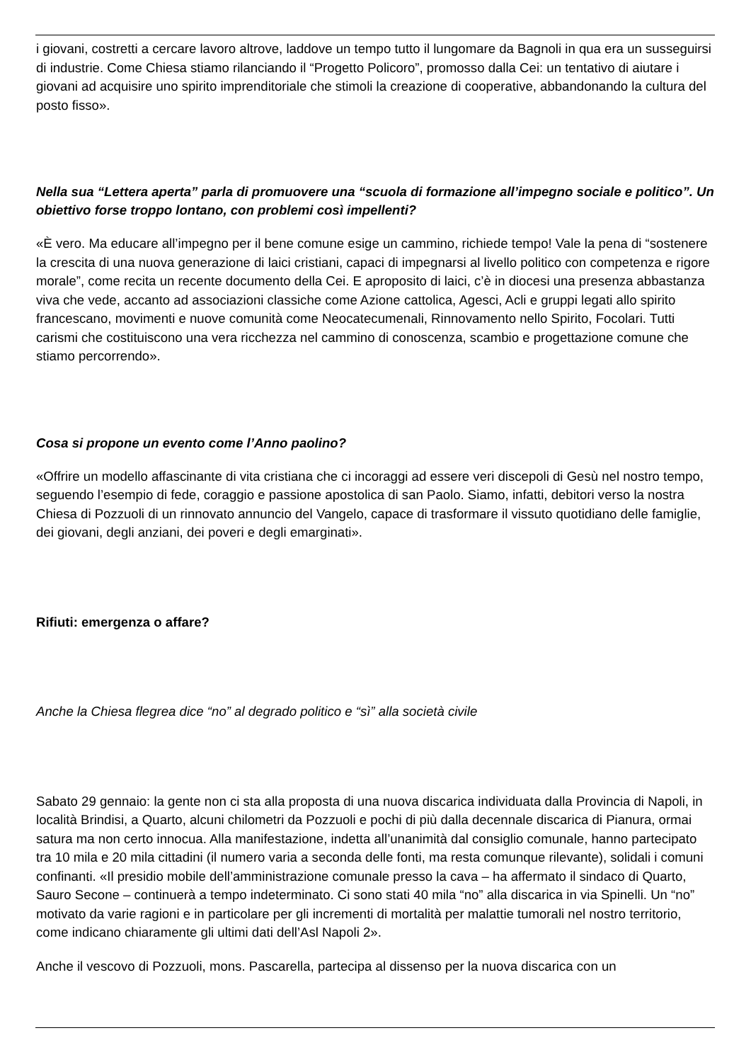i giovani, costretti a cercare lavoro altrove, laddove un tempo tutto il lungomare da Bagnoli in qua era un susseguirsi di industrie. Come Chiesa stiamo rilanciando il “Progetto Policoro”, promosso dalla Cei: un tentativo di aiutare i giovani ad acquisire uno spirito imprenditoriale che stimoli la creazione di cooperative, abbandonando la cultura del posto fisso».
Nella sua “Lettera aperta” parla di promuovere una “scuola di formazione all’impegno sociale e politico”. Un obiettivo forse troppo lontano, con problemi così impellenti?
«È vero. Ma educare all’impegno per il bene comune esige un cammino, richiede tempo! Vale la pena di “sostenere la crescita di una nuova generazione di laici cristiani, capaci di impegnarsi al livello politico con competenza e rigore morale”, come recita un recente documento della Cei. E aproposito di laici, c’è in diocesi una presenza abbastanza viva che vede, accanto ad associazioni classiche come Azione cattolica, Agesci, Acli e gruppi legati allo spirito francescano, movimenti e nuove comunità come Neocatecumenali, Rinnovamento nello Spirito, Focolari. Tutti carismi che costituiscono una vera ricchezza nel cammino di conoscenza, scambio e progettazione comune che stiamo percorrendo».
Cosa si propone un evento come l’Anno paolino?
«Offrire un modello affascinante di vita cristiana che ci incoraggi ad essere veri discepoli di Gesù nel nostro tempo, seguendo l’esempio di fede, coraggio e passione apostolica di san Paolo. Siamo, infatti, debitori verso la nostra Chiesa di Pozzuoli di un rinnovato annuncio del Vangelo, capace di trasformare il vissuto quotidiano delle famiglie, dei giovani, degli anziani, dei poveri e degli emarginati».
Rifiuti: emergenza o affare?
Anche la Chiesa flegrea dice “no” al degrado politico e “sì” alla società civile
Sabato 29 gennaio: la gente non ci sta alla proposta di una nuova discarica individuata dalla Provincia di Napoli, in località Brindisi, a Quarto, alcuni chilometri da Pozzuoli e pochi di più dalla decennale discarica di Pianura, ormai satura ma non certo innocua. Alla manifestazione, indetta all’unanimità dal consiglio comunale, hanno partecipato tra 10 mila e 20 mila cittadini (il numero varia a seconda delle fonti, ma resta comunque rilevante), solidali i comuni confinanti. «Il presidio mobile dell’amministrazione comunale presso la cava – ha affermato il sindaco di Quarto, Sauro Secone – continuerà a tempo indeterminato. Ci sono stati 40 mila “no” alla discarica in via Spinelli. Un “no” motivato da varie ragioni e in particolare per gli incrementi di mortalità per malattie tumorali nel nostro territorio, come indicano chiaramente gli ultimi dati dell’Asl Napoli 2».
Anche il vescovo di Pozzuoli, mons. Pascarella, partecipa al dissenso per la nuova discarica con un